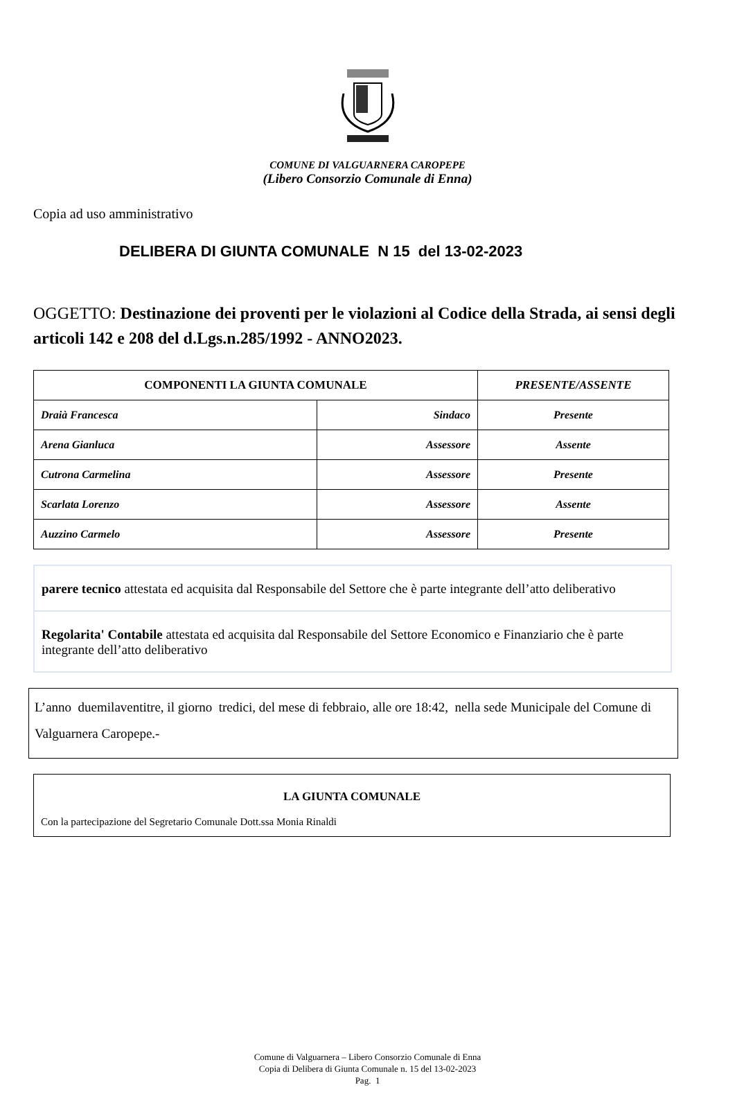COMUNE DI VALGUARNERA CAROPEPE
(Libero Consorzio Comunale di Enna)
Copia ad uso amministrativo
DELIBERA DI GIUNTA COMUNALE N 15 del 13-02-2023
OGGETTO: Destinazione dei proventi per le violazioni al Codice della Strada, ai sensi degli articoli 142 e 208 del d.Lgs.n.285/1992 - ANNO2023.
| COMPONENTI LA GIUNTA COMUNALE | | PRESENTE/ASSENTE |
| --- | --- | --- |
| Draià Francesca | Sindaco | Presente |
| Arena Gianluca | Assessore | Assente |
| Cutrona Carmelina | Assessore | Presente |
| Scarlata Lorenzo | Assessore | Assente |
| Auzzino Carmelo | Assessore | Presente |
parere tecnico attestata ed acquisita dal Responsabile del Settore che è parte integrante dell’atto deliberativo
Regolarita' Contabile attestata ed acquisita dal Responsabile del Settore Economico e Finanziario che è parte integrante dell’atto deliberativo
L’anno duemilaventitre, il giorno tredici, del mese di febbraio, alle ore 18:42, nella sede Municipale del Comune di Valguarnera Caropepe.-
LA GIUNTA COMUNALE
Con la partecipazione del Segretario Comunale Dott.ssa Monia Rinaldi
Comune di Valguarnera – Libero Consorzio Comunale di Enna
Copia di Delibera di Giunta Comunale n. 15 del 13-02-2023
Pag. 1